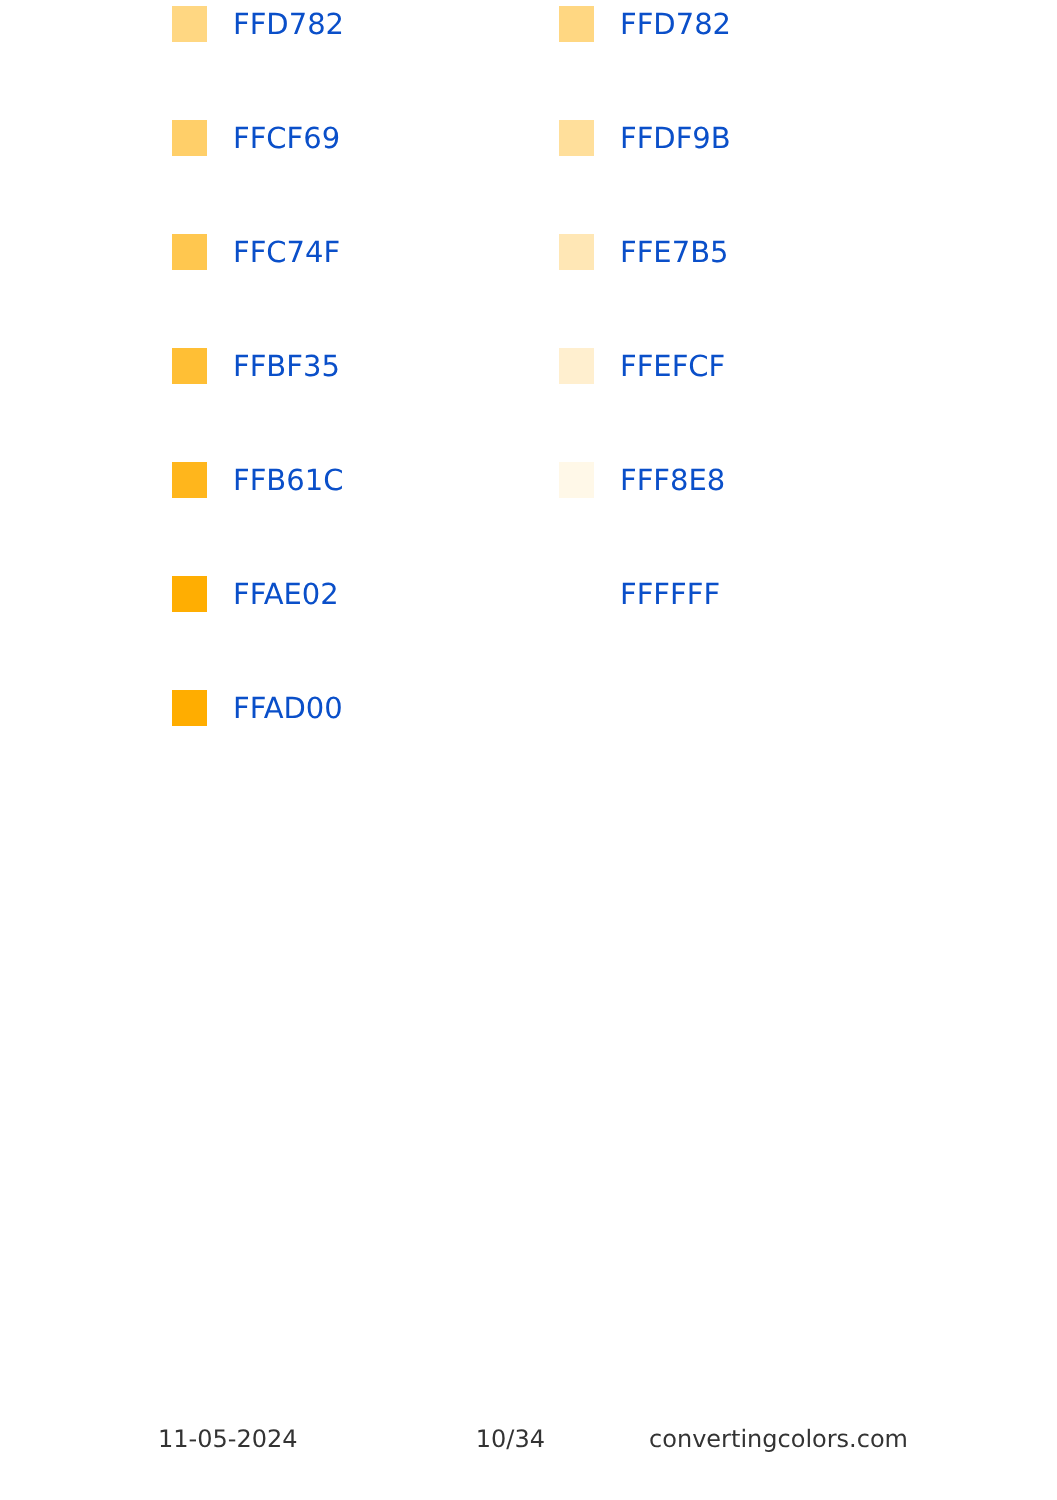FFD782
FFD782
FFCF69
FFDF9B
FFC74F
FFE7B5
FFBF35
FFEFCF
FFB61C
FFF8E8
FFAE02
FFFFFF
FFAD00
11-05-2024 10/34 convertingcolors.com